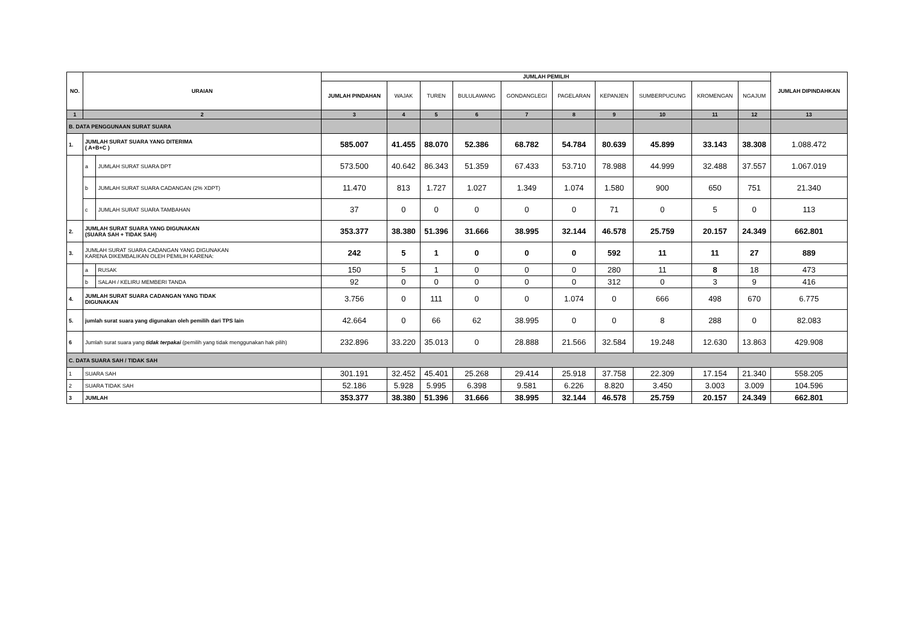| NO. | URAIAN | | JUMLAH PEMILIH | | | | | | | | | | JUMLAH DIPINDAHKAN |
| --- | --- | --- | --- | --- | --- | --- | --- | --- | --- | --- | --- | --- | --- |
| | | | JUMLAH PINDAHAN | WAJAK | TUREN | BULULAWANG | GONDANGLEGI | PAGELARAN | KEPANJEN | SUMBERPUCUNG | KROMENGAN | NGAJUM | |
| 1 | 2 | | 3 | 4 | 5 | 6 | 7 | 8 | 9 | 10 | 11 | 12 | 13 |
| B. DATA PENGGUNAAN SURAT SUARA | | | | | | | | | | | | | |
| 1. | JUMLAH SURAT SUARA YANG DITERIMA ( A+B+C ) | | 585.007 | 41.455 | 88.070 | 52.386 | 68.782 | 54.784 | 80.639 | 45.899 | 33.143 | 38.308 | 1.088.472 |
| | a | JUMLAH SURAT SUARA DPT | 573.500 | 40.642 | 86.343 | 51.359 | 67.433 | 53.710 | 78.988 | 44.999 | 32.488 | 37.557 | 1.067.019 |
| | b | JUMLAH SURAT SUARA CADANGAN (2% XDPT) | 11.470 | 813 | 1.727 | 1.027 | 1.349 | 1.074 | 1.580 | 900 | 650 | 751 | 21.340 |
| | c | JUMLAH SURAT SUARA TAMBAHAN | 37 | 0 | 0 | 0 | 0 | 0 | 71 | 0 | 5 | 0 | 113 |
| 2. | JUMLAH SURAT SUARA YANG DIGUNAKAN (SUARA SAH + TIDAK SAH) | | 353.377 | 38.380 | 51.396 | 31.666 | 38.995 | 32.144 | 46.578 | 25.759 | 20.157 | 24.349 | 662.801 |
| 3. | JUMLAH SURAT SUARA CADANGAN YANG DIGUNAKAN KARENA DIKEMBALIKAN OLEH PEMILIH KARENA: | | 242 | 5 | 1 | 0 | 0 | 0 | 592 | 11 | 11 | 27 | 889 |
| | a | RUSAK | 150 | 5 | 1 | 0 | 0 | 0 | 280 | 11 | 8 | 18 | 473 |
| | b | SALAH / KELIRU MEMBERI TANDA | 92 | 0 | 0 | 0 | 0 | 0 | 312 | 0 | 3 | 9 | 416 |
| 4. | JUMLAH SURAT SUARA CADANGAN YANG TIDAK DIGUNAKAN | | 3.756 | 0 | 111 | 0 | 0 | 1.074 | 0 | 666 | 498 | 670 | 6.775 |
| 5. | jumlah surat suara yang digunakan oleh pemilih dari TPS lain | | 42.664 | 0 | 66 | 62 | 38.995 | 0 | 0 | 8 | 288 | 0 | 82.083 |
| 6 | Jumlah surat suara yang tidak terpakai (pemilih yang tidak menggunakan hak pilih) | | 232.896 | 33.220 | 35.013 | 0 | 28.888 | 21.566 | 32.584 | 19.248 | 12.630 | 13.863 | 429.908 |
| C. DATA SUARA SAH / TIDAK SAH | | | | | | | | | | | | | |
| 1 | SUARA SAH | | 301.191 | 32.452 | 45.401 | 25.268 | 29.414 | 25.918 | 37.758 | 22.309 | 17.154 | 21.340 | 558.205 |
| 2 | SUARA TIDAK SAH | | 52.186 | 5.928 | 5.995 | 6.398 | 9.581 | 6.226 | 8.820 | 3.450 | 3.003 | 3.009 | 104.596 |
| 3 | JUMLAH | | 353.377 | 38.380 | 51.396 | 31.666 | 38.995 | 32.144 | 46.578 | 25.759 | 20.157 | 24.349 | 662.801 |